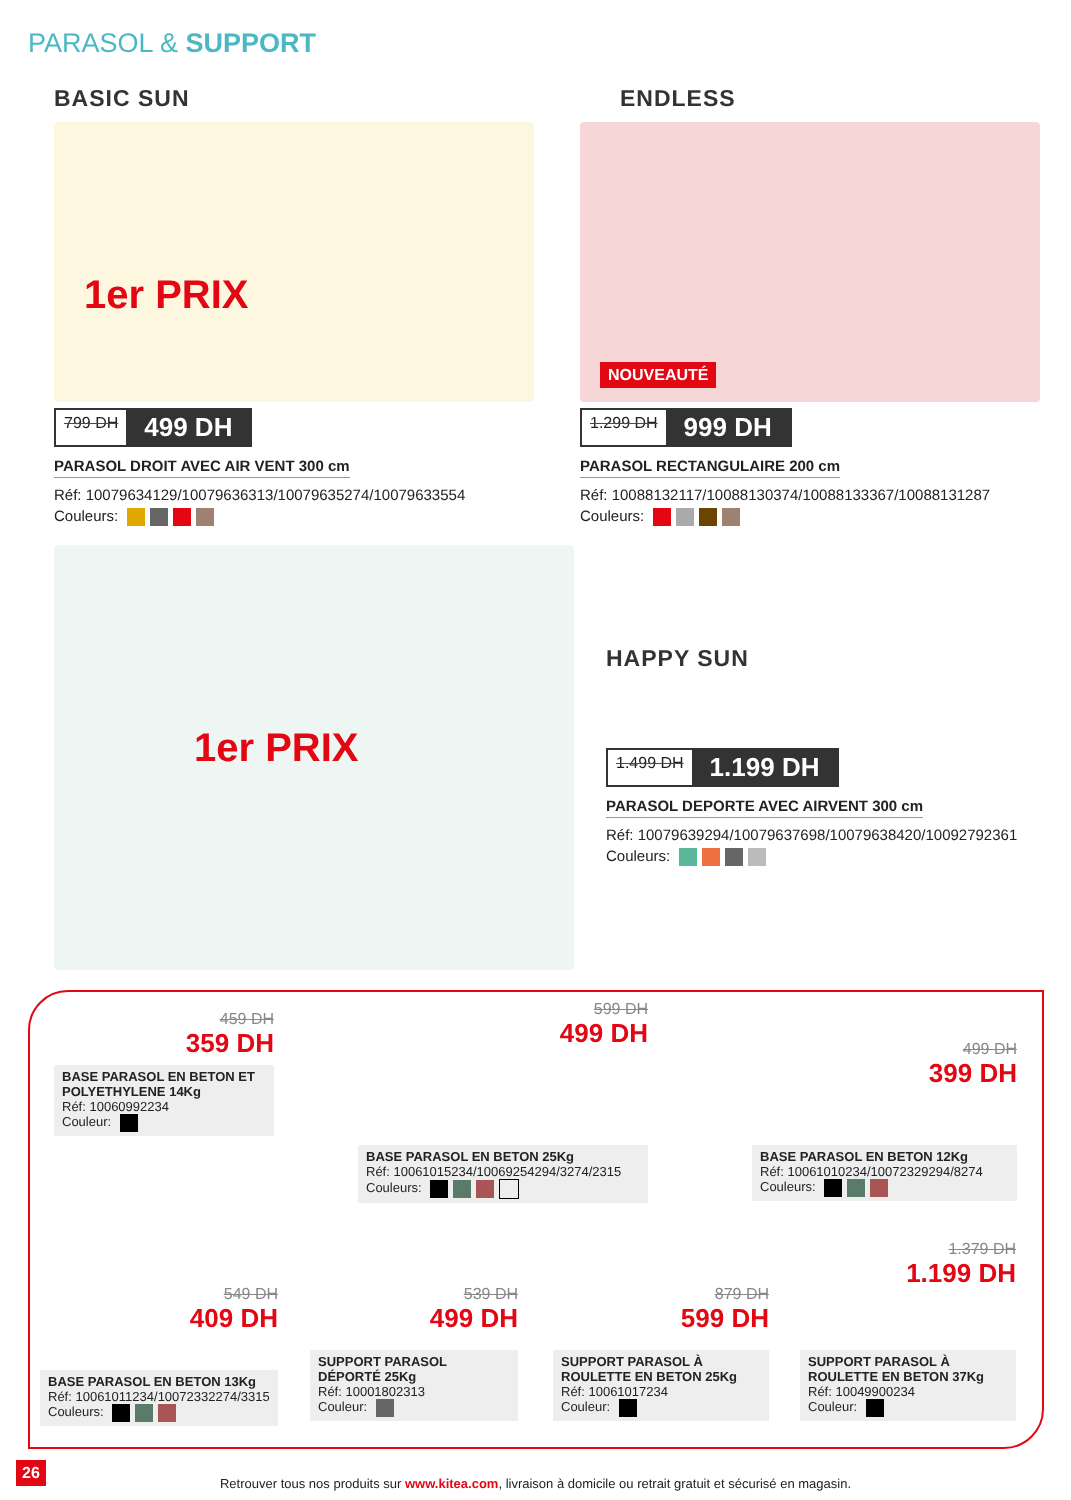PARASOL & SUPPORT
BASIC SUN
1er PRIX
799 DH 499 DH
PARASOL DROIT AVEC AIR VENT 300 cm
Réf: 10079634129/10079636313/10079635274/10079633554
Couleurs:
ENDLESS
NOUVEAUTÉ
1.299 DH 999 DH
PARASOL RECTANGULAIRE 200 cm
Réf: 10088132117/10088130374/10088133367/10088131287
Couleurs:
1er PRIX
HAPPY SUN
1.499 DH 1.199 DH
PARASOL DEPORTE AVEC AIRVENT 300 cm
Réf: 10079639294/10079637698/10079638420/10092792361
Couleurs:
459 DH
359 DH
BASE PARASOL EN BETON ET POLYETHYLENE 14Kg
Réf: 10060992234
Couleur:
599 DH
499 DH
BASE PARASOL EN BETON 25Kg
Réf: 10061015234/10069254294/3274/2315
Couleurs:
499 DH
399 DH
BASE PARASOL EN BETON 12Kg
Réf: 10061010234/10072329294/8274
Couleurs:
549 DH
409 DH
BASE PARASOL EN BETON 13Kg
Réf: 10061011234/10072332274/3315
Couleurs:
539 DH
499 DH
SUPPORT PARASOL DÉPORTÉ 25Kg
Réf: 10001802313
Couleur:
879 DH
599 DH
SUPPORT PARASOL À ROULETTE EN BETON 25Kg
Réf: 10061017234
Couleur:
1.379 DH
1.199 DH
SUPPORT PARASOL À ROULETTE EN BETON 37Kg
Réf: 10049900234
Couleur:
26
Retrouver tous nos produits sur www.kitea.com, livraison à domicile ou retrait gratuit et sécurisé en magasin.